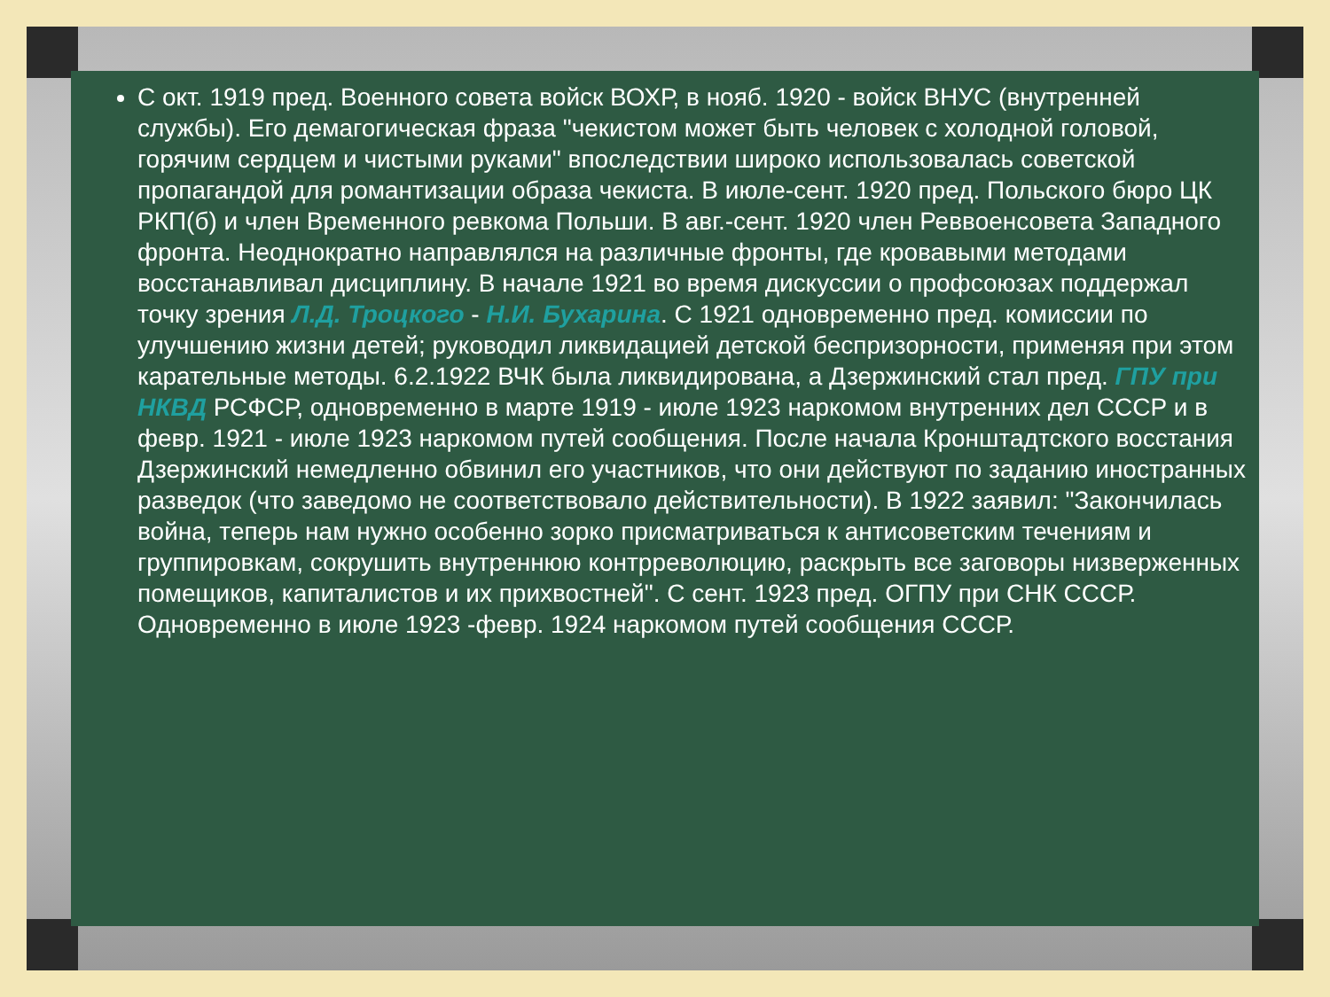С окт. 1919 пред. Военного совета войск ВОХР, в нояб. 1920 - войск ВНУС (внутренней службы). Его демагогическая фраза "чекистом может быть человек с холодной головой, горячим сердцем и чистыми руками" впоследствии широко использовалась советской пропагандой для романтизации образа чекиста. В июле-сент. 1920 пред. Польского бюро ЦК РКП(б) и член Временного ревкома Польши. В авг.-сент. 1920 член Реввоенсовета Западного фронта. Неоднократно направлялся на различные фронты, где кровавыми методами восстанавливал дисциплину. В начале 1921 во время дискуссии о профсоюзах поддержал точку зрения Л.Д. Троцкого - Н.И. Бухарина. С 1921 одновременно пред. комиссии по улучшению жизни детей; руководил ликвидацией детской беспризорности, применяя при этом карательные методы. 6.2.1922 ВЧК была ликвидирована, а Дзержинский стал пред. ГПУ при НКВД РСФСР, одновременно в марте 1919 - июле 1923 наркомом внутренних дел СССР и в февр. 1921 - июле 1923 наркомом путей сообщения. После начала Кронштадтского восстания Дзержинский немедленно обвинил его участников, что они действуют по заданию иностранных разведок (что заведомо не соответствовало действительности). В 1922 заявил: "Закончилась война, теперь нам нужно особенно зорко присматриваться к антисоветским течениям и группировкам, сокрушить внутреннюю контрреволюцию, раскрыть все заговоры низверженных помещиков, капиталистов и их прихвостней". С сент. 1923 пред. ОГПУ при СНК СССР. Одновременно в июле 1923 -февр. 1924 наркомом путей сообщения СССР.